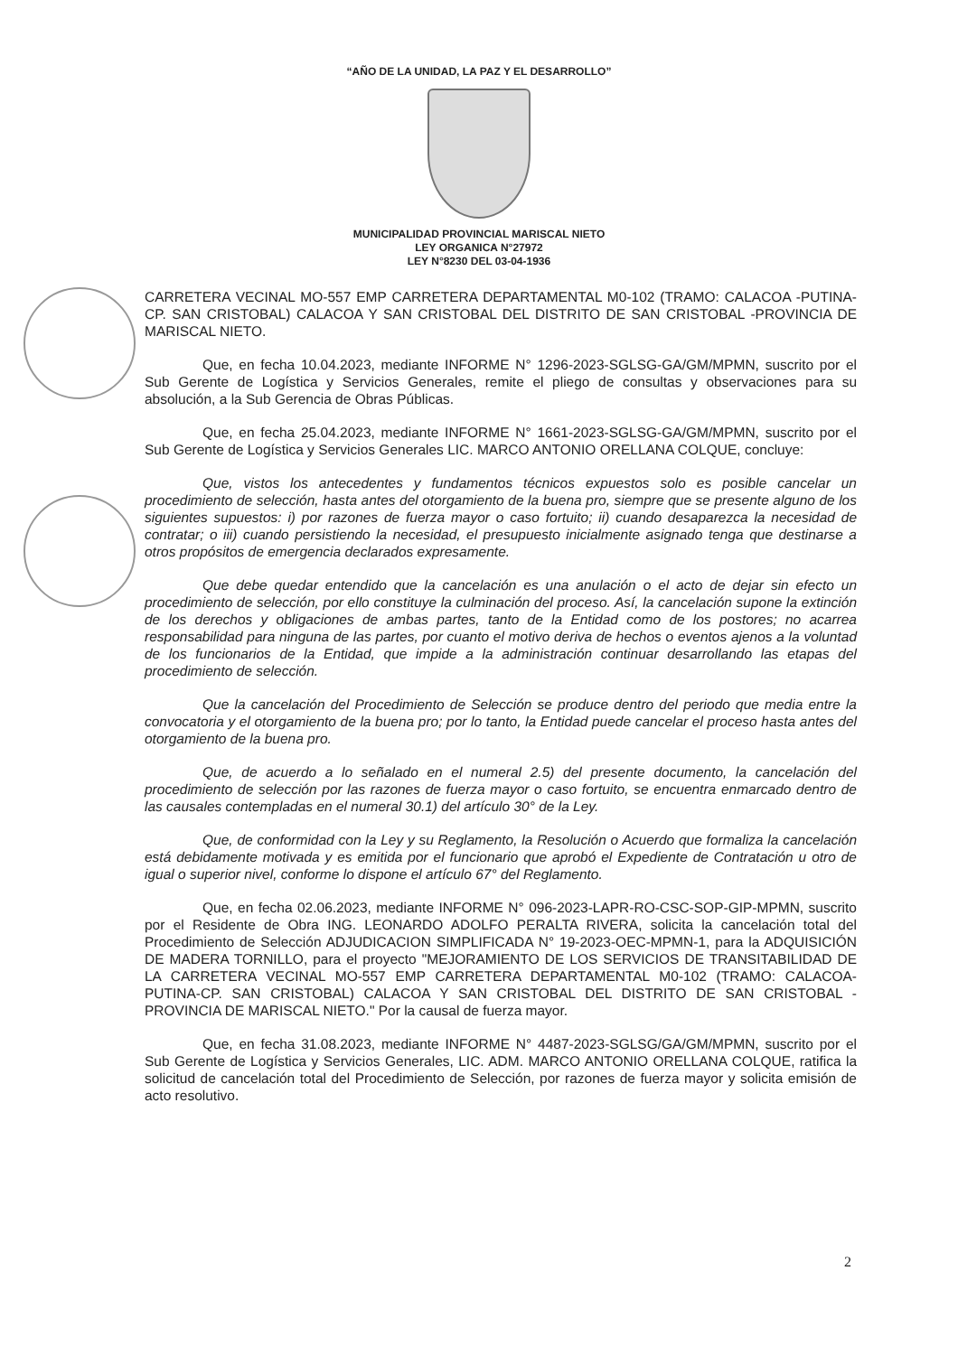“AÑO DE LA UNIDAD, LA PAZ Y EL DESARROLLO”
MUNICIPALIDAD PROVINCIAL MARISCAL NIETO
LEY ORGANICA N°27972
LEY N°8230 DEL 03-04-1936
CARRETERA VECINAL MO-557 EMP CARRETERA DEPARTAMENTAL M0-102 (TRAMO: CALACOA -PUTINA-CP. SAN CRISTOBAL) CALACOA Y SAN CRISTOBAL DEL DISTRITO DE SAN CRISTOBAL -PROVINCIA DE MARISCAL NIETO.
Que, en fecha 10.04.2023, mediante INFORME N° 1296-2023-SGLSG-GA/GM/MPMN, suscrito por el Sub Gerente de Logística y Servicios Generales, remite el pliego de consultas y observaciones para su absolución, a la Sub Gerencia de Obras Públicas.
Que, en fecha 25.04.2023, mediante INFORME N° 1661-2023-SGLSG-GA/GM/MPMN, suscrito por el Sub Gerente de Logística y Servicios Generales LIC. MARCO ANTONIO ORELLANA COLQUE, concluye:
Que, vistos los antecedentes y fundamentos técnicos expuestos solo es posible cancelar un procedimiento de selección, hasta antes del otorgamiento de la buena pro, siempre que se presente alguno de los siguientes supuestos: i) por razones de fuerza mayor o caso fortuito; ii) cuando desaparezca la necesidad de contratar; o iii) cuando persistiendo la necesidad, el presupuesto inicialmente asignado tenga que destinarse a otros propósitos de emergencia declarados expresamente.
Que debe quedar entendido que la cancelación es una anulación o el acto de dejar sin efecto un procedimiento de selección, por ello constituye la culminación del proceso. Así, la cancelación supone la extinción de los derechos y obligaciones de ambas partes, tanto de la Entidad como de los postores; no acarrea responsabilidad para ninguna de las partes, por cuanto el motivo deriva de hechos o eventos ajenos a la voluntad de los funcionarios de la Entidad, que impide a la administración continuar desarrollando las etapas del procedimiento de selección.
Que la cancelación del Procedimiento de Selección se produce dentro del periodo que media entre la convocatoria y el otorgamiento de la buena pro; por lo tanto, la Entidad puede cancelar el proceso hasta antes del otorgamiento de la buena pro.
Que, de acuerdo a lo señalado en el numeral 2.5) del presente documento, la cancelación del procedimiento de selección por las razones de fuerza mayor o caso fortuito, se encuentra enmarcado dentro de las causales contempladas en el numeral 30.1) del artículo 30° de la Ley.
Que, de conformidad con la Ley y su Reglamento, la Resolución o Acuerdo que formaliza la cancelación está debidamente motivada y es emitida por el funcionario que aprobó el Expediente de Contratación u otro de igual o superior nivel, conforme lo dispone el artículo 67° del Reglamento.
Que, en fecha 02.06.2023, mediante INFORME N° 096-2023-LAPR-RO-CSC-SOP-GIP-MPMN, suscrito por el Residente de Obra ING. LEONARDO ADOLFO PERALTA RIVERA, solicita la cancelación total del Procedimiento de Selección ADJUDICACION SIMPLIFICADA N° 19-2023-OEC-MPMN-1, para la ADQUISICIÓN DE MADERA TORNILLO, para el proyecto "MEJORAMIENTO DE LOS SERVICIOS DE TRANSITABILIDAD DE LA CARRETERA VECINAL MO-557 EMP CARRETERA DEPARTAMENTAL M0-102 (TRAMO: CALACOA-PUTINA-CP. SAN CRISTOBAL) CALACOA Y SAN CRISTOBAL DEL DISTRITO DE SAN CRISTOBAL -PROVINCIA DE MARISCAL NIETO." Por la causal de fuerza mayor.
Que, en fecha 31.08.2023, mediante INFORME N° 4487-2023-SGLSG/GA/GM/MPMN, suscrito por el Sub Gerente de Logística y Servicios Generales, LIC. ADM. MARCO ANTONIO ORELLANA COLQUE, ratifica la solicitud de cancelación total del Procedimiento de Selección, por razones de fuerza mayor y solicita emisión de acto resolutivo.
2